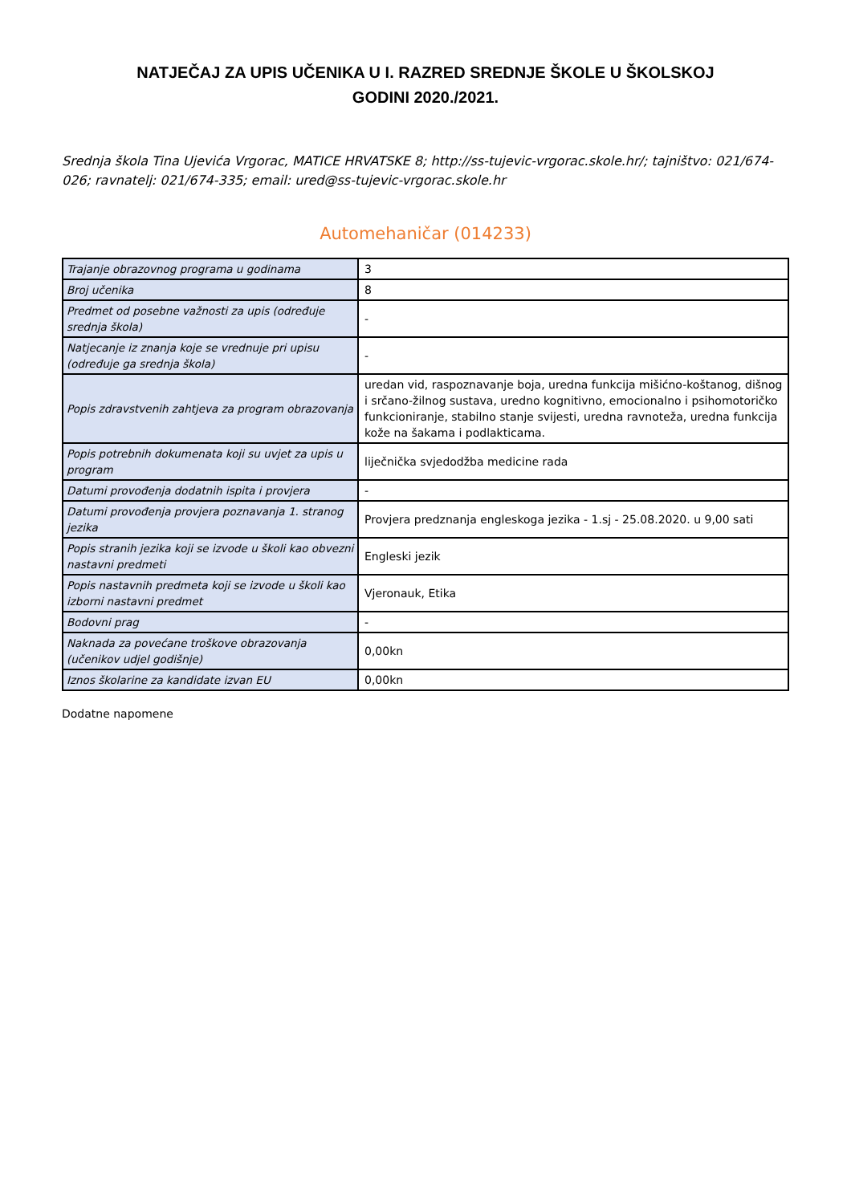NATJEČAJ ZA UPIS UČENIKA U I. RAZRED SREDNJE ŠKOLE U ŠKOLSKOJ
GODINI 2020./2021.
Srednja škola Tina Ujevića Vrgorac, MATICE HRVATSKE 8; http://ss-tujevic-vrgorac.skole.hr/; tajništvo: 021/674-026; ravnatelj: 021/674-335; email: ured@ss-tujevic-vrgorac.skole.hr
Automehaničar (014233)
| Trajanje obrazovnog programa u godinama | 3 |
| Broj učenika | 8 |
| Predmet od posebne važnosti za upis (određuje srednja škola) | - |
| Natjecanje iz znanja koje se vrednuje pri upisu (određuje ga srednja škola) | - |
| Popis zdravstvenih zahtjeva za program obrazovanja | uredan vid, raspoznavanje boja, uredna funkcija mišićno-koštanog, dišnog i srčano-žilnog sustava, uredno kognitivno, emocionalno i psihomotoričko funkcioniranje, stabilno stanje svijesti, uredna ravnoteža, uredna funkcija kože na šakama i podlakticama. |
| Popis potrebnih dokumenata koji su uvjet za upis u program | liječnička svjedodžba medicine rada |
| Datumi provođenja dodatnih ispita i provjera | - |
| Datumi provođenja provjera poznavanja 1. stranog jezika | Provjera predznanja engleskoga jezika - 1.sj - 25.08.2020. u 9,00 sati |
| Popis stranih jezika koji se izvode u školi kao obvezni nastavni predmeti | Engleski jezik |
| Popis nastavnih predmeta koji se izvode u školi kao izborni nastavni predmet | Vjeronauk, Etika |
| Bodovni prag | - |
| Naknada za povećane troškove obrazovanja (učenikov udjel godišnje) | 0,00kn |
| Iznos školarine za kandidate izvan EU | 0,00kn |
Dodatne napomene